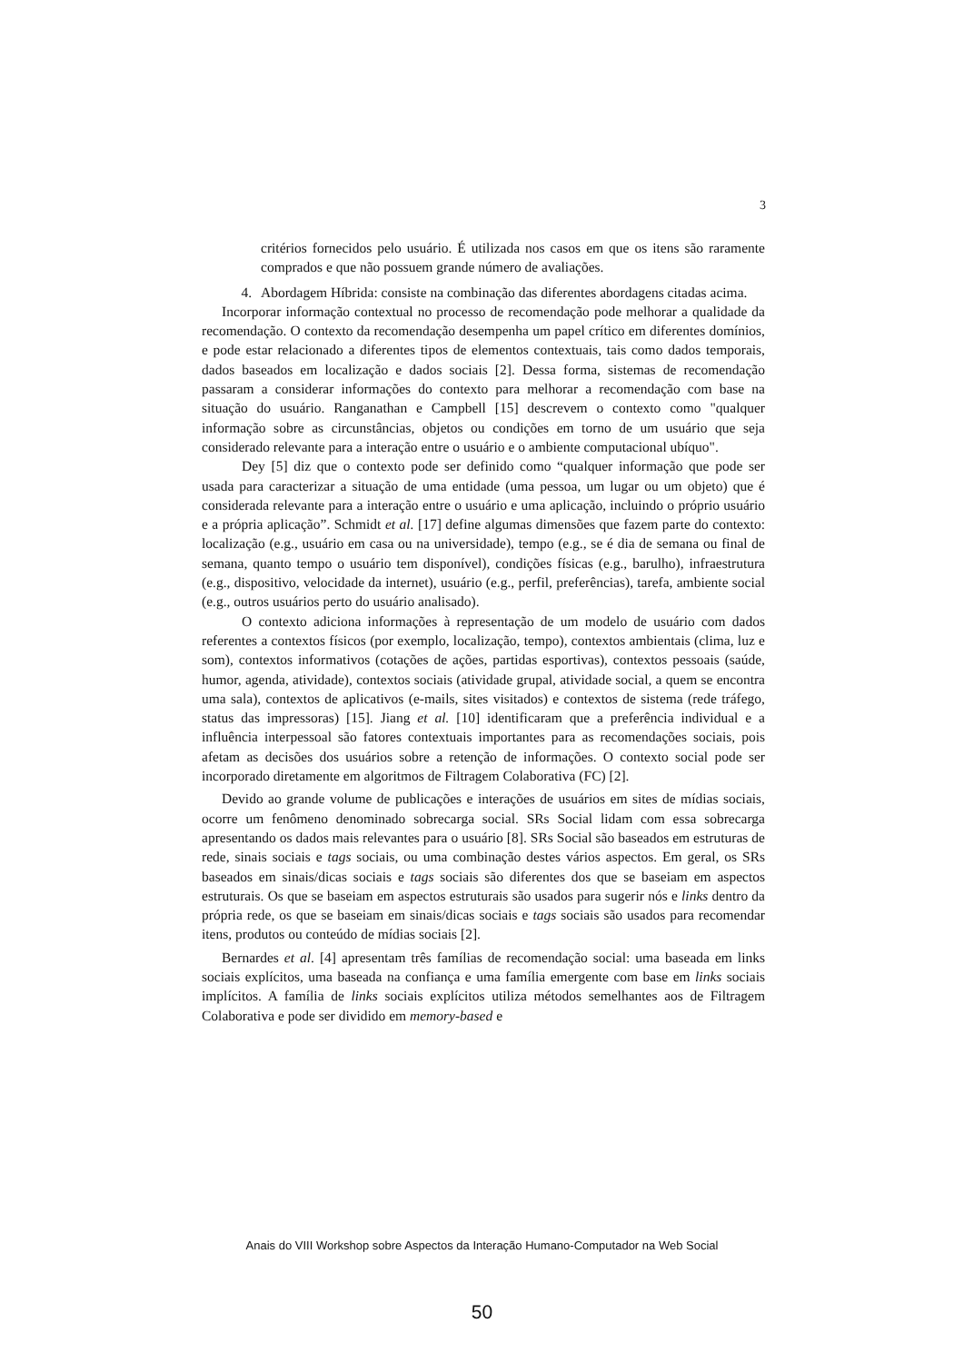3
critérios fornecidos pelo usuário. É utilizada nos casos em que os itens são raramente comprados e que não possuem grande número de avaliações.
4. Abordagem Híbrida: consiste na combinação das diferentes abordagens citadas acima.
Incorporar informação contextual no processo de recomendação pode melhorar a qualidade da recomendação. O contexto da recomendação desempenha um papel crítico em diferentes domínios, e pode estar relacionado a diferentes tipos de elementos contextuais, tais como dados temporais, dados baseados em localização e dados sociais [2]. Dessa forma, sistemas de recomendação passaram a considerar informações do contexto para melhorar a recomendação com base na situação do usuário. Ranganathan e Campbell [15] descrevem o contexto como "qualquer informação sobre as circunstâncias, objetos ou condições em torno de um usuário que seja considerado relevante para a interação entre o usuário e o ambiente computacional ubíquo".
Dey [5] diz que o contexto pode ser definido como “qualquer informação que pode ser usada para caracterizar a situação de uma entidade (uma pessoa, um lugar ou um objeto) que é considerada relevante para a interação entre o usuário e uma aplicação, incluindo o próprio usuário e a própria aplicação”. Schmidt et al. [17] define algumas dimensões que fazem parte do contexto: localização (e.g., usuário em casa ou na universidade), tempo (e.g., se é dia de semana ou final de semana, quanto tempo o usuário tem disponível), condições físicas (e.g., barulho), infraestrutura (e.g., dispositivo, velocidade da internet), usuário (e.g., perfil, preferências), tarefa, ambiente social (e.g., outros usuários perto do usuário analisado).
O contexto adiciona informações à representação de um modelo de usuário com dados referentes a contextos físicos (por exemplo, localização, tempo), contextos ambientais (clima, luz e som), contextos informativos (cotações de ações, partidas esportivas), contextos pessoais (saúde, humor, agenda, atividade), contextos sociais (atividade grupal, atividade social, a quem se encontra uma sala), contextos de aplicativos (e-mails, sites visitados) e contextos de sistema (rede tráfego, status das impressoras) [15]. Jiang et al. [10] identificaram que a preferência individual e a influência interpessoal são fatores contextuais importantes para as recomendações sociais, pois afetam as decisões dos usuários sobre a retenção de informações. O contexto social pode ser incorporado diretamente em algoritmos de Filtragem Colaborativa (FC) [2].
Devido ao grande volume de publicações e interações de usuários em sites de mídias sociais, ocorre um fenômeno denominado sobrecarga social. SRs Social lidam com essa sobrecarga apresentando os dados mais relevantes para o usuário [8]. SRs Social são baseados em estruturas de rede, sinais sociais e tags sociais, ou uma combinação destes vários aspectos. Em geral, os SRs baseados em sinais/dicas sociais e tags sociais são diferentes dos que se baseiam em aspectos estruturais. Os que se baseiam em aspectos estruturais são usados para sugerir nós e links dentro da própria rede, os que se baseiam em sinais/dicas sociais e tags sociais são usados para recomendar itens, produtos ou conteúdo de mídias sociais [2].
Bernardes et al. [4] apresentam três famílias de recomendação social: uma baseada em links sociais explícitos, uma baseada na confiança e uma família emergente com base em links sociais implícitos. A família de links sociais explícitos utiliza métodos semelhantes aos de Filtragem Colaborativa e pode ser dividido em memory-based e
Anais do VIII Workshop sobre Aspectos da Interação Humano-Computador na Web Social
50